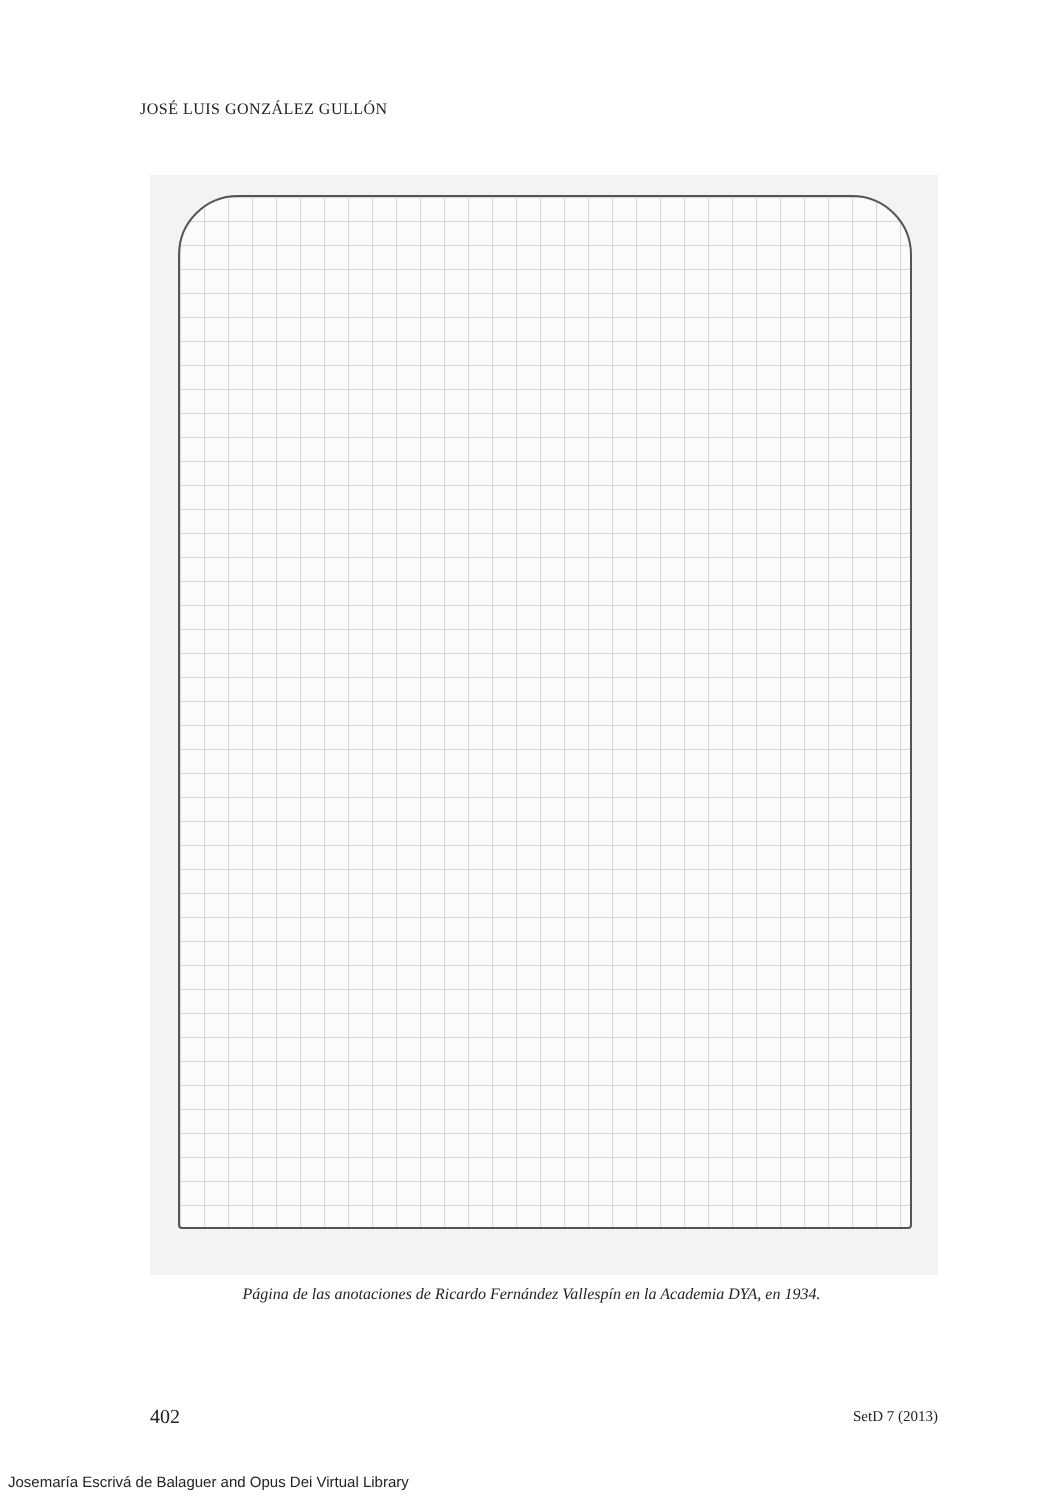JOSÉ LUIS GONZÁLEZ GULLÓN
Página de las anotaciones de Ricardo Fernández Vallespín en la Academia DYA, en 1934.
402 SetD 7 (2013)
Josemaría Escrivá de Balaguer and Opus Dei Virtual Library